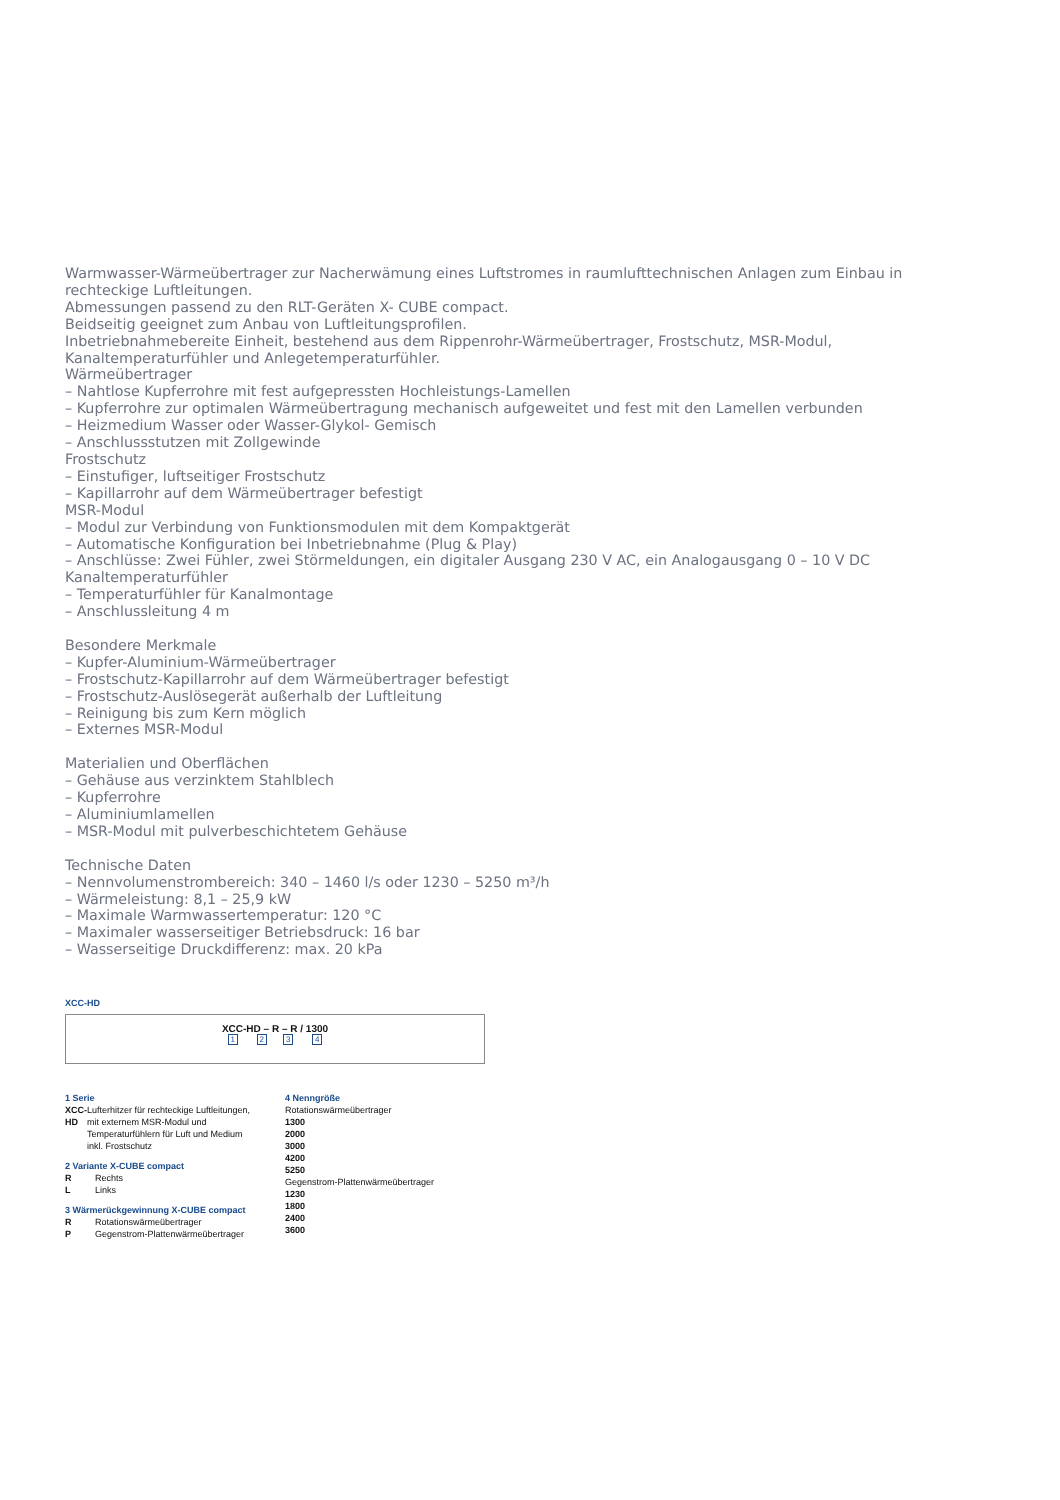Warmwasser-Wärmeübertrager zur Nacherwämung eines Luftstromes in raumlufttechnischen Anlagen zum Einbau in rechteckige Luftleitungen.
Abmessungen passend zu den RLT-Geräten X- CUBE compact.
Beidseitig geeignet zum Anbau von Luftleitungsprofilen.
Inbetriebnahmebereite Einheit, bestehend aus dem Rippenrohr-Wärmeübertrager, Frostschutz, MSR-Modul, Kanaltemperaturfühler und Anlegetemperaturfühler.
Wärmeübertrager
– Nahtlose Kupferrohre mit fest aufgepressten Hochleistungs-Lamellen
– Kupferrohre zur optimalen Wärmeübertragung mechanisch aufgeweitet und fest mit den Lamellen verbunden
– Heizmedium Wasser oder Wasser-Glykol- Gemisch
– Anschlussstutzen mit Zollgewinde
Frostschutz
– Einstufiger, luftseitiger Frostschutz
– Kapillarrohr auf dem Wärmeübertrager befestigt
MSR-Modul
– Modul zur Verbindung von Funktionsmodulen mit dem Kompaktgerät
– Automatische Konfiguration bei Inbetriebnahme (Plug & Play)
– Anschlüsse: Zwei Fühler, zwei Störmeldungen, ein digitaler Ausgang 230 V AC, ein Analogausgang 0 – 10 V DC
Kanaltemperaturfühler
– Temperaturfühler für Kanalmontage
– Anschlussleitung 4 m
Besondere Merkmale
– Kupfer-Aluminium-Wärmeübertrager
– Frostschutz-Kapillarrohr auf dem Wärmeübertrager befestigt
– Frostschutz-Auslösegerät außerhalb der Luftleitung
– Reinigung bis zum Kern möglich
– Externes MSR-Modul
Materialien und Oberflächen
– Gehäuse aus verzinktem Stahlblech
– Kupferrohre
– Aluminiumlamellen
– MSR-Modul mit pulverbeschichtetem Gehäuse
Technische Daten
– Nennvolumenstrombereich: 340 – 1460 l/s oder 1230 – 5250 m³/h
– Wärmeleistung: 8,1 – 25,9 kW
– Maximale Warmwassertemperatur: 120 °C
– Maximaler wasserseitiger Betriebsdruck: 16 bar
– Wasserseitige Druckdifferenz: max. 20 kPa
XCC-HD
XCC-HD – R – R / 1300
1 23 4
1 Serie
XCC-HD Lufterhitzer für rechteckige Luftleitungen, mit externem MSR-Modul und Temperaturfühlern für Luft und Medium inkl. Frostschutz
2 Variante X-CUBE compact
R Rechts
L Links
3 Wärmerückgewinnung X-CUBE compact
R Rotationswärmeübertrager
P Gegenstrom-Plattenwärmeübertrager
4 Nenngröße
Rotationswärmeübertrager
1300
2000
3000
4200
5250
Gegenstrom-Plattenwärmeübertrager
1230
1800
2400
3600